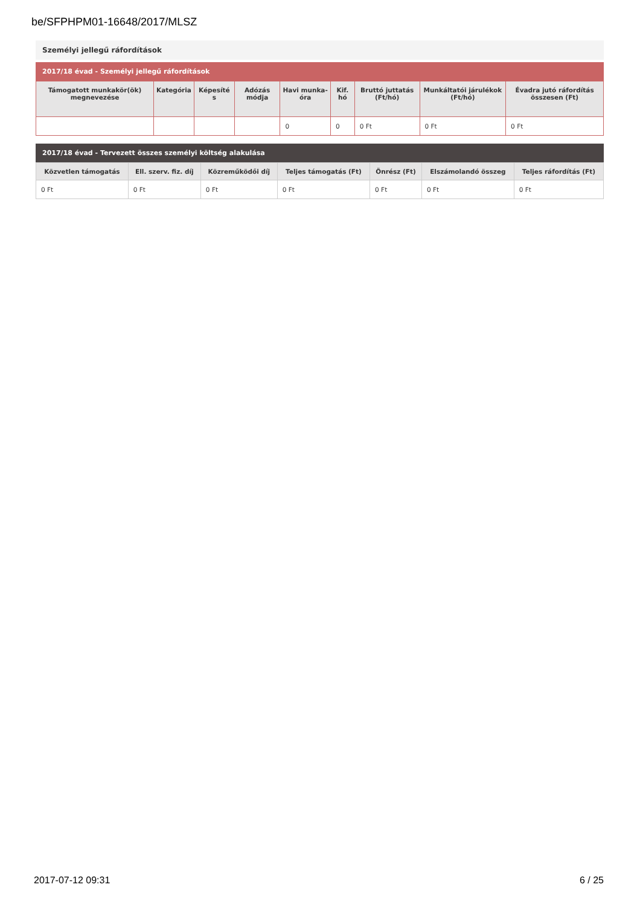be/SFPHPM01-16648/2017/MLSZ
Személyi jellegű ráfordítások
2017/18 évad - Személyi jellegű ráfordítások
| Támogatott munkakör(ök) megnevezése | Kategória | Képesíté s | Adózás módja | Havi munka-óra | Kif. hó | Bruttó juttatás (Ft/hó) | Munkáltatói járulékok (Ft/hó) | Évadra jutó ráfordítás összesen (Ft) |
| --- | --- | --- | --- | --- | --- | --- | --- | --- |
| | | | | 0 | 0 | 0 Ft | 0 Ft | 0 Ft |
2017/18 évad - Tervezett összes személyi költség alakulása
| Közvetlen támogatás | Ell. szerv. fiz. díj | Közreműködői díj | Teljes támogatás (Ft) | Önrész (Ft) | Elszámolandó összeg | Teljes ráfordítás (Ft) |
| --- | --- | --- | --- | --- | --- | --- |
| 0 Ft | 0 Ft | 0 Ft | 0 Ft | 0 Ft | 0 Ft | 0 Ft |
2017-07-12 09:31 6 / 25